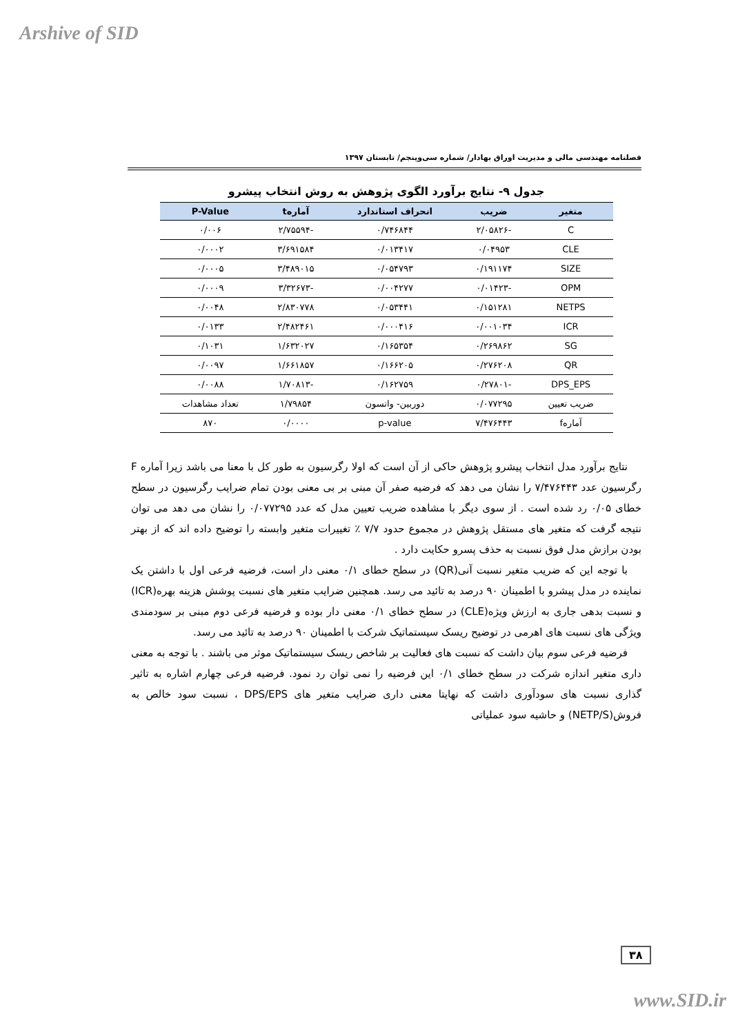Arshive of SID
فصلنامه مهندسی مالی و مدیریت اوراق بهادار/ شماره سی‌وپنجم/ تابستان ۱۳۹۷
جدول ۹- نتایج برآورد الگوی پژوهش به روش انتخاب پیشرو
| متغیر | ضریب | انحراف استاندارد | آمارهt | P-Value |
| --- | --- | --- | --- | --- |
| C | -۲/۰۵۸۲۶ | ۰/۷۴۶۸۴۴ | -۲/۷۵۵۹۴ | ۰/۰۰۶ |
| CLE | ۰/۰۴۹۵۳ | ۰/۰۱۳۴۱۷ | ۳/۶۹۱۵۸۴ | ۰/۰۰۰۲ |
| SIZE | ۰/۱۹۱۱۷۴ | ۰/۰۵۴۷۹۳ | ۳/۴۸۹۰۱۵ | ۰/۰۰۰۵ |
| OPM | -۰/۰۱۴۲۳ | ۰/۰۰۴۲۷۷ | -۳/۳۲۶۷۳ | ۰/۰۰۰۹ |
| NETPS | ۰/۱۵۱۲۸۱ | ۰/۰۵۳۴۴۱ | ۲/۸۳۰۷۷۸ | ۰/۰۰۴۸ |
| ICR | ۰/۰۰۱۰۳۴ | ۰/۰۰۰۴۱۶ | ۲/۴۸۲۴۶۱ | ۰/۰۱۳۳ |
| SG | ۰/۲۶۹۸۶۲ | ۰/۱۶۵۳۵۴ | ۱/۶۳۲۰۲۷ | ۰/۱۰۳۱ |
| QR | ۰/۲۷۶۲۰۸ | ۰/۱۶۶۲۰۵ | ۱/۶۶۱۸۵۷ | ۰/۰۰۹۷ |
| DPS_EPS | -۰/۲۷۸۰۱ | ۰/۱۶۲۷۵۹ | -۱/۷۰۸۱۳ | ۰/۰۰۸۸ |
| ضریب تعیین | ۰/۰۷۷۲۹۵ | دوربین- واتسون | ۱/۷۹۸۵۴ | تعداد مشاهدات |
| آمارهf | ۷/۴۷۶۴۴۳ | p-value | ۰/۰۰۰۰ | ۸۷۰ |
نتایج برآورد مدل انتخاب پیشرو پژوهش حاکی از آن است که اولا رگرسیون به طور کل با معنا می باشد زیرا آماره F رگرسیون عدد ۷/۴۷۶۴۴۳ را نشان می دهد که فرضیه صفر آن مبنی بر بی معنی بودن تمام ضرایب رگرسیون در سطح خطای ۰/۰۵ رد شده است . از سوی دیگر با مشاهده ضریب تعیین مدل که عدد ۰/۰۷۷۲۹۵ را نشان می دهد می توان نتیجه گرفت که متغیر های مستقل پژوهش در مجموع حدود ۷/۷ ٪ تغییرات متغیر وابسته را توضیح داده اند که از بهتر بودن برازش مدل فوق نسبت به حذف پسرو حکایت دارد .
با توجه این که ضریب متغیر نسبت آنی(QR) در سطح خطای ۰/۱ معنی دار است، فرضیه فرعی اول با داشتن یک نماینده در مدل پیشرو با اطمینان ۹۰ درصد به تائید می رسد. همچنین ضرایب متغیر های نسبت پوشش هزینه بهره(ICR) و نسبت بدهی جاری به ارزش ویژه(CLE) در سطح خطای ۰/۱ معنی دار بوده و فرضیه فرعی دوم مبنی بر سودمندی ویژگی های نسبت های اهرمی در توضیح ریسک سیستماتیک شرکت با اطمینان ۹۰ درصد به تائید می رسد.
فرضیه فرعی سوم بیان داشت که نسبت های فعالیت بر شاخص ریسک سیستماتیک موثر می باشند . با توجه به معنی داری متغیر اندازه شرکت در سطح خطای ۰/۱ این فرضیه را نمی توان رد نمود. فرضیه فرعی چهارم اشاره به تاثیر گذاری نسبت های سودآوری داشت که نهایتا معنی داری ضرایب متغیر های DPS/EPS ، نسبت سود خالص به فروش(NETP/S) و حاشیه سود عملیاتی
۳۸
www.SID.ir